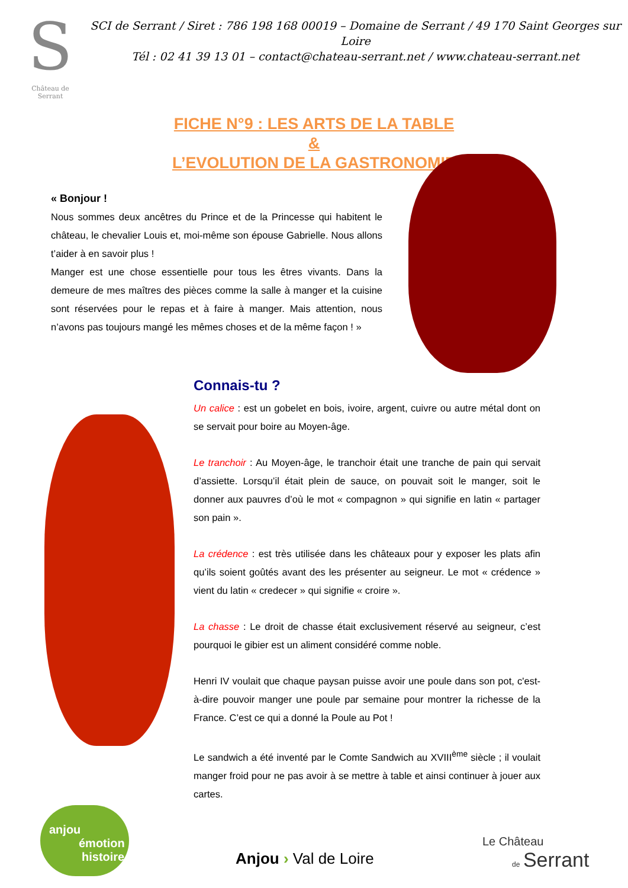S
Château de Serrant
SCI de Serrant / Siret : 786 198 168 00019 – Domaine de Serrant / 49 170 Saint Georges sur Loire
Tél : 02 41 39 13 01 – contact@chateau-serrant.net / www.chateau-serrant.net
FICHE N°9 : LES ARTS DE LA TABLE
&
L’EVOLUTION DE LA GASTRONOMIE
« Bonjour !
Nous sommes deux ancêtres du Prince et de la Princesse qui habitent le château, le chevalier Louis et, moi-même son épouse Gabrielle. Nous allons t’aider à en savoir plus !
Manger est une chose essentielle pour tous les êtres vivants. Dans la demeure de mes maîtres des pièces comme la salle à manger et la cuisine sont réservées pour le repas et à faire à manger. Mais attention, nous n’avons pas toujours mangé les mêmes choses et de la même façon ! »
Connais-tu ?
Un calice : est un gobelet en bois, ivoire, argent, cuivre ou autre métal dont on se servait pour boire au Moyen-âge.
Le tranchoir : Au Moyen-âge, le tranchoir était une tranche de pain qui servait d’assiette. Lorsqu’il était plein de sauce, on pouvait soit le manger, soit le donner aux pauvres d’où le mot « compagnon » qui signifie en latin « partager son pain ».
La crédence : est très utilisée dans les châteaux pour y exposer les plats afin qu’ils soient goûtés avant des les présenter au seigneur. Le mot « crédence » vient du latin « credecer » qui signifie « croire ».
La chasse : Le droit de chasse était exclusivement réservé au seigneur, c’est pourquoi le gibier est un aliment considéré comme noble.
Henri IV voulait que chaque paysan puisse avoir une poule dans son pot, c'est-à-dire pouvoir manger une poule par semaine pour montrer la richesse de la France. C’est ce qui a donné la Poule au Pot !
Le sandwich a été inventé par le Comte Sandwich au XVIII<sup>ème</sup> siècle ; il voulait manger froid pour ne pas avoir à se mettre à table et ainsi continuer à jouer aux cartes.
anjou
émotion
histoire
Anjou › Val de Loire
Le Château
de Serrant